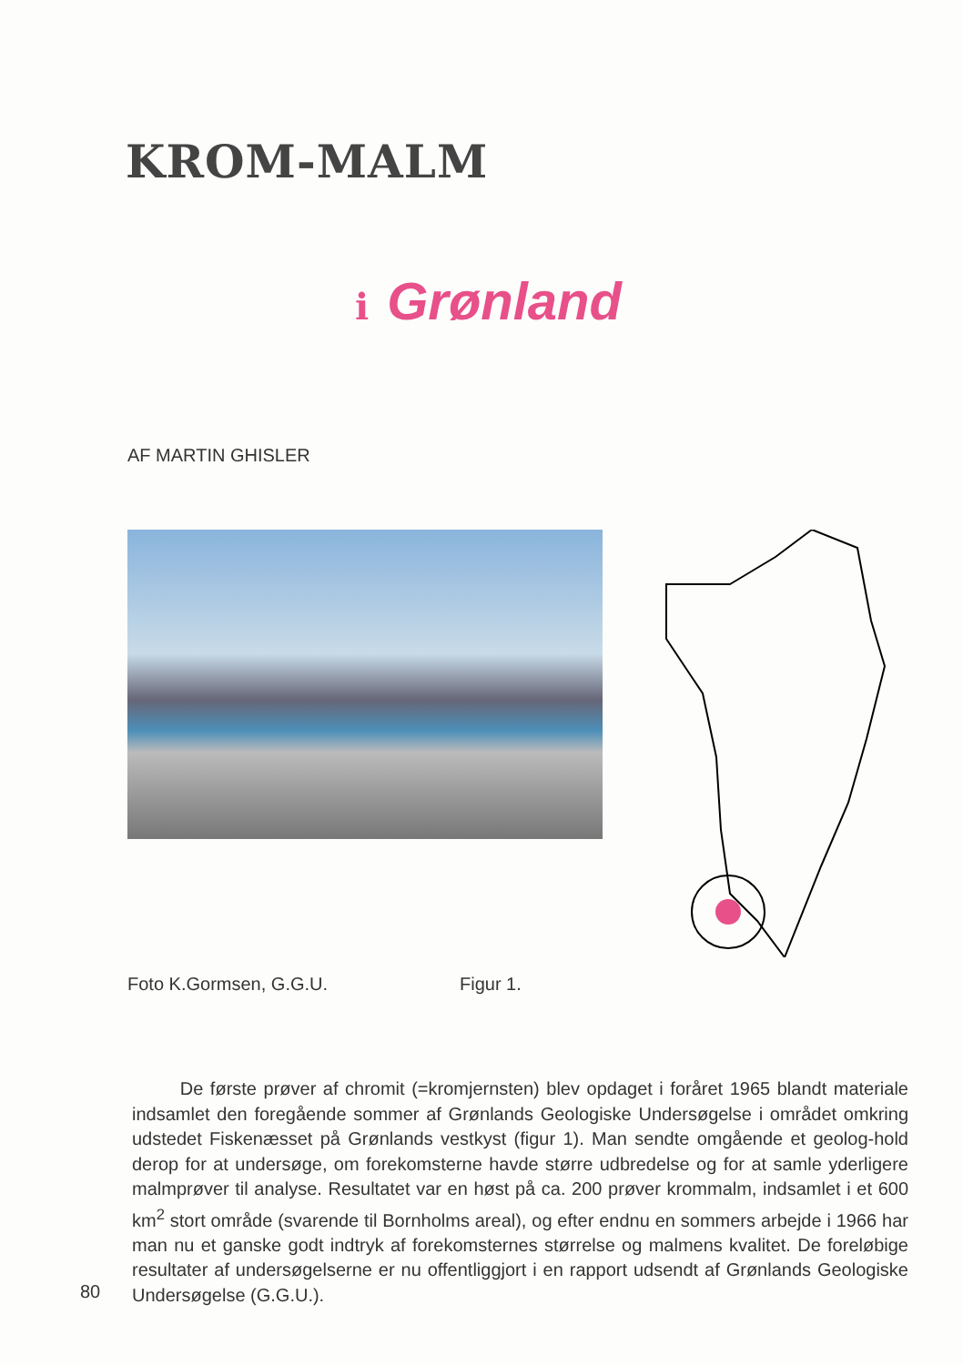KROM-MALM
i Grønland
AF MARTIN GHISLER
Foto K.Gormsen, G.G.U. Figur 1.
De første prøver af chromit (=kromjernsten) blev opdaget i foråret 1965 blandt materiale indsamlet den foregående sommer af Grønlands Geologiske Undersøgelse i området omkring udstedet Fiskenæsset på Grønlands vestkyst (figur 1). Man sendte omgående et geolog-hold derop for at undersøge, om forekomsterne havde større udbredelse og for at samle yderligere malmprøver til analyse. Resultatet var en høst på ca. 200 prøver krommalm, indsamlet i et 600 km<sup>2</sup> stort område (svarende til Bornholms areal), og efter endnu en sommers arbejde i 1966 har man nu et ganske godt indtryk af forekomsternes størrelse og malmens kvalitet. De foreløbige resultater af undersøgelserne er nu offentliggjort i en rapport udsendt af Grønlands Geologiske Undersøgelse (G.G.U.).
80